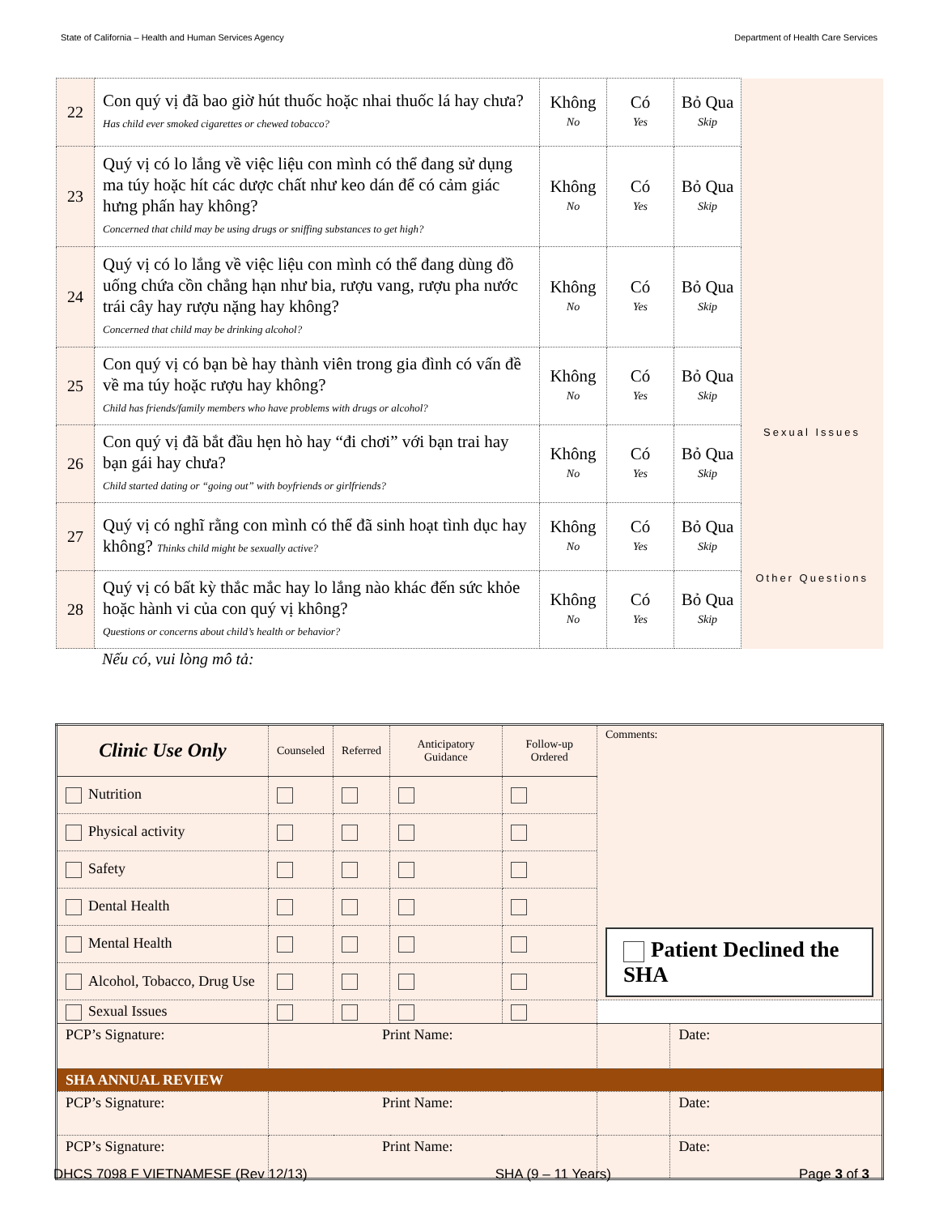State of California – Health and Human Services Agency Department of Health Care Services
| 22 | Con quý vị đã bao giờ hút thuốc hoặc nhai thuốc lá hay chưa? Has child ever smoked cigarettes or chewed tobacco? | Không No | Có Yes | Bỏ Qua Skip | |
| 23 | Quý vị có lo lắng về việc liệu con mình có thể đang sử dụng ma túy hoặc hít các dược chất như keo dán để có cảm giác hưng phấn hay không? Concerned that child may be using drugs or sniffing substances to get high? | Không No | Có Yes | Bỏ Qua Skip | |
| 24 | Quý vị có lo lắng về việc liệu con mình có thể đang dùng đồ uống chứa cồn chẳng hạn như bia, rượu vang, rượu pha nước trái cây hay rượu nặng hay không? Concerned that child may be drinking alcohol? | Không No | Có Yes | Bỏ Qua Skip | |
| 25 | Con quý vị có bạn bè hay thành viên trong gia đình có vấn đề về ma túy hoặc rượu hay không? Child has friends/family members who have problems with drugs or alcohol? | Không No | Có Yes | Bỏ Qua Skip | |
| 26 | Con quý vị đã bắt đầu hẹn hò hay “đi chơi” với bạn trai hay bạn gái hay chưa? Child started dating or “going out” with boyfriends or girlfriends? | Không No | Có Yes | Bỏ Qua Skip | Sexual Issues |
| 27 | Quý vị có nghĩ rằng con mình có thể đã sinh hoạt tình dục hay không? Thinks child might be sexually active? | Không No | Có Yes | Bỏ Qua Skip | |
| 28 | Quý vị có bất kỳ thắc mắc hay lo lắng nào khác đến sức khỏe hoặc hành vi của con quý vị không? Questions or concerns about child’s health or behavior? | Không No | Có Yes | Bỏ Qua Skip | Other Questions |
Nếu có, vui lòng mô tả:
| Clinic Use Only | Counseled | Referred | Anticipatory Guidance | Follow-up Ordered | Comments: Patient Declined the SHA | |
| Nutrition | | | | | | |
| Physical activity | | | | | | |
| Safety | | | | | | |
| Dental Health | | | | | | |
| Mental Health | | | | | | |
| Alcohol, Tobacco, Drug Use | | | | | | |
| Sexual Issues | | | | | | |
| PCP’s Signature: | Print Name: | | | | | Date: |
| SHA ANNUAL REVIEW | | | | | | |
| PCP’s Signature: | Print Name: | | | | | Date: |
| PCP’s Signature: | Print Name: | | | | | Date: |
DHCS 7098 F VIETNAMESE (Rev 12/13) SHA (9 – 11 Years) Page 3 of 3